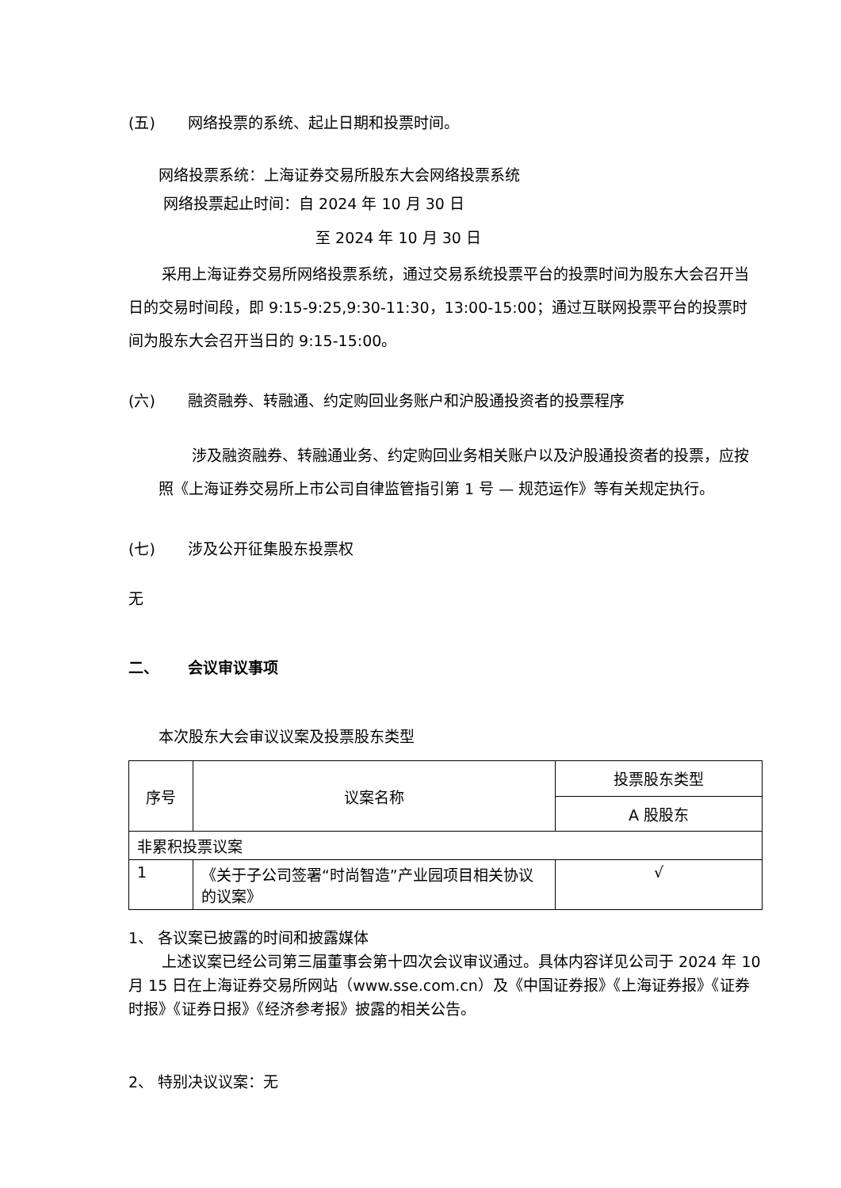(五) 网络投票的系统、起止日期和投票时间。
网络投票系统：上海证券交易所股东大会网络投票系统
网络投票起止时间：自 2024 年 10 月 30 日
至 2024 年 10 月 30 日
采用上海证券交易所网络投票系统，通过交易系统投票平台的投票时间为股东大会召开当日的交易时间段，即 9:15-9:25,9:30-11:30，13:00-15:00；通过互联网投票平台的投票时间为股东大会召开当日的 9:15-15:00。
(六) 融资融券、转融通、约定购回业务账户和沪股通投资者的投票程序
涉及融资融券、转融通业务、约定购回业务相关账户以及沪股通投资者的投票，应按照《上海证券交易所上市公司自律监管指引第 1 号 — 规范运作》等有关规定执行。
(七) 涉及公开征集股东投票权
无
二、 会议审议事项
本次股东大会审议议案及投票股东类型
| 序号 | 议案名称 | 投票股东类型 |
| --- | --- | --- |
| | | A 股股东 |
| 非累积投票议案 | | |
| 1 | 《关于子公司签署“时尚智造”产业园项目相关协议的议案》 | √ |
1、 各议案已披露的时间和披露媒体
上述议案已经公司第三届董事会第十四次会议审议通过。具体内容详见公司于 2024 年 10 月 15 日在上海证券交易所网站（www.sse.com.cn）及《中国证券报》《上海证券报》《证券时报》《证券日报》《经济参考报》披露的相关公告。
2、 特别决议议案：无